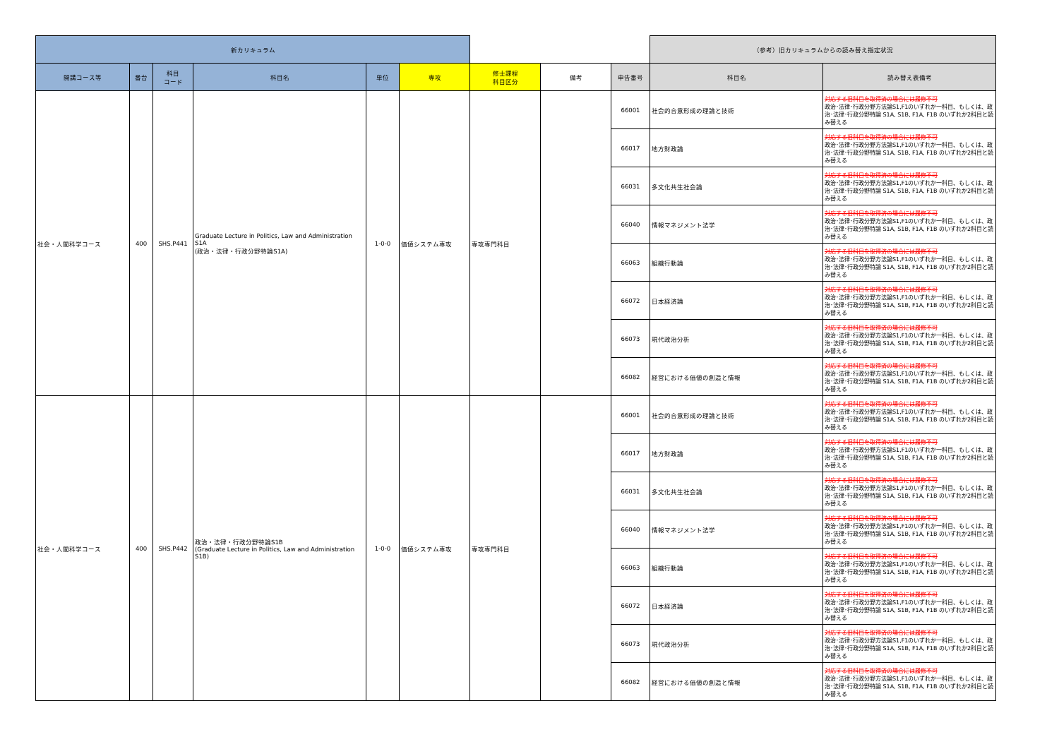| 新カリキュラム | | | | | | | | | （参考）旧カリキュラムからの読み替え指定状況 | |
| --- | --- | --- | --- | --- | --- | --- | --- | --- | --- | --- |
| 開講コース等 | 番台 | 科目 コード | 科目名 | 単位 | 専攻 | 修士課程 科目区分 | 備考 | 申告番号 | 科目名 | 読み替え表備考 |
| 社会・人間科学コース | 400 | SHS.P441 | Graduate Lecture in Politics, Law and Administration S1A (政治・法律・行政分野特論S1A) | 1-0-0 | 価値システム専攻 | 専攻専門科目 | | 66001 | 社会的合意形成の理論と技術 | 対応する旧科目を取得済の場合には履修不可 政治･法律･行政分野方法論S1,F1のいずれか一科目、もしくは、政治･法律･行政分野特論 S1A, S1B, F1A, F1B のいずれか2科目と読み替える |
| | | | | | | | | 66017 | 地方財政論 | 対応する旧科目を取得済の場合には履修不可 政治･法律･行政分野方法論S1,F1のいずれか一科目、もしくは、政治･法律･行政分野特論 S1A, S1B, F1A, F1B のいずれか2科目と読み替える |
| | | | | | | | | 66031 | 多文化共生社会論 | 対応する旧科目を取得済の場合には履修不可 政治･法律･行政分野方法論S1,F1のいずれか一科目、もしくは、政治･法律･行政分野特論 S1A, S1B, F1A, F1B のいずれか2科目と読み替える |
| | | | | | | | | 66040 | 情報マネジメント法学 | 対応する旧科目を取得済の場合には履修不可 政治･法律･行政分野方法論S1,F1のいずれか一科目、もしくは、政治･法律･行政分野特論 S1A, S1B, F1A, F1B のいずれか2科目と読み替える |
| | | | | | | | | 66063 | 組織行動論 | 対応する旧科目を取得済の場合には履修不可 政治･法律･行政分野方法論S1,F1のいずれか一科目、もしくは、政治･法律･行政分野特論 S1A, S1B, F1A, F1B のいずれか2科目と読み替える |
| | | | | | | | | 66072 | 日本経済論 | 対応する旧科目を取得済の場合には履修不可 政治･法律･行政分野方法論S1,F1のいずれか一科目、もしくは、政治･法律･行政分野特論 S1A, S1B, F1A, F1B のいずれか2科目と読み替える |
| | | | | | | | | 66073 | 現代政治分析 | 対応する旧科目を取得済の場合には履修不可 政治･法律･行政分野方法論S1,F1のいずれか一科目、もしくは、政治･法律･行政分野特論 S1A, S1B, F1A, F1B のいずれか2科目と読み替える |
| | | | | | | | | 66082 | 経営における価値の創造と情報 | 対応する旧科目を取得済の場合には履修不可 政治･法律･行政分野方法論S1,F1のいずれか一科目、もしくは、政治･法律･行政分野特論 S1A, S1B, F1A, F1B のいずれか2科目と読み替える |
| 社会・人間科学コース | 400 | SHS.P442 | 政治・法律・行政分野特論S1B (Graduate Lecture in Politics, Law and Administration S1B) | 1-0-0 | 価値システム専攻 | 専攻専門科目 | | 66001 | 社会的合意形成の理論と技術 | 対応する旧科目を取得済の場合には履修不可 政治･法律･行政分野方法論S1,F1のいずれか一科目、もしくは、政治･法律･行政分野特論 S1A, S1B, F1A, F1B のいずれか2科目と読み替える |
| | | | | | | | | 66017 | 地方財政論 | 対応する旧科目を取得済の場合には履修不可 政治･法律･行政分野方法論S1,F1のいずれか一科目、もしくは、政治･法律･行政分野特論 S1A, S1B, F1A, F1B のいずれか2科目と読み替える |
| | | | | | | | | 66031 | 多文化共生社会論 | 対応する旧科目を取得済の場合には履修不可 政治･法律･行政分野方法論S1,F1のいずれか一科目、もしくは、政治･法律･行政分野特論 S1A, S1B, F1A, F1B のいずれか2科目と読み替える |
| | | | | | | | | 66040 | 情報マネジメント法学 | 対応する旧科目を取得済の場合には履修不可 政治･法律･行政分野方法論S1,F1のいずれか一科目、もしくは、政治･法律･行政分野特論 S1A, S1B, F1A, F1B のいずれか2科目と読み替える |
| | | | | | | | | 66063 | 組織行動論 | 対応する旧科目を取得済の場合には履修不可 政治･法律･行政分野方法論S1,F1のいずれか一科目、もしくは、政治･法律･行政分野特論 S1A, S1B, F1A, F1B のいずれか2科目と読み替える |
| | | | | | | | | 66072 | 日本経済論 | 対応する旧科目を取得済の場合には履修不可 政治･法律･行政分野方法論S1,F1のいずれか一科目、もしくは、政治･法律･行政分野特論 S1A, S1B, F1A, F1B のいずれか2科目と読み替える |
| | | | | | | | | 66073 | 現代政治分析 | 対応する旧科目を取得済の場合には履修不可 政治･法律･行政分野方法論S1,F1のいずれか一科目、もしくは、政治･法律･行政分野特論 S1A, S1B, F1A, F1B のいずれか2科目と読み替える |
| | | | | | | | | 66082 | 経営における価値の創造と情報 | 対応する旧科目を取得済の場合には履修不可 政治･法律･行政分野方法論S1,F1のいずれか一科目、もしくは、政治･法律･行政分野特論 S1A, S1B, F1A, F1B のいずれか2科目と読み替える |